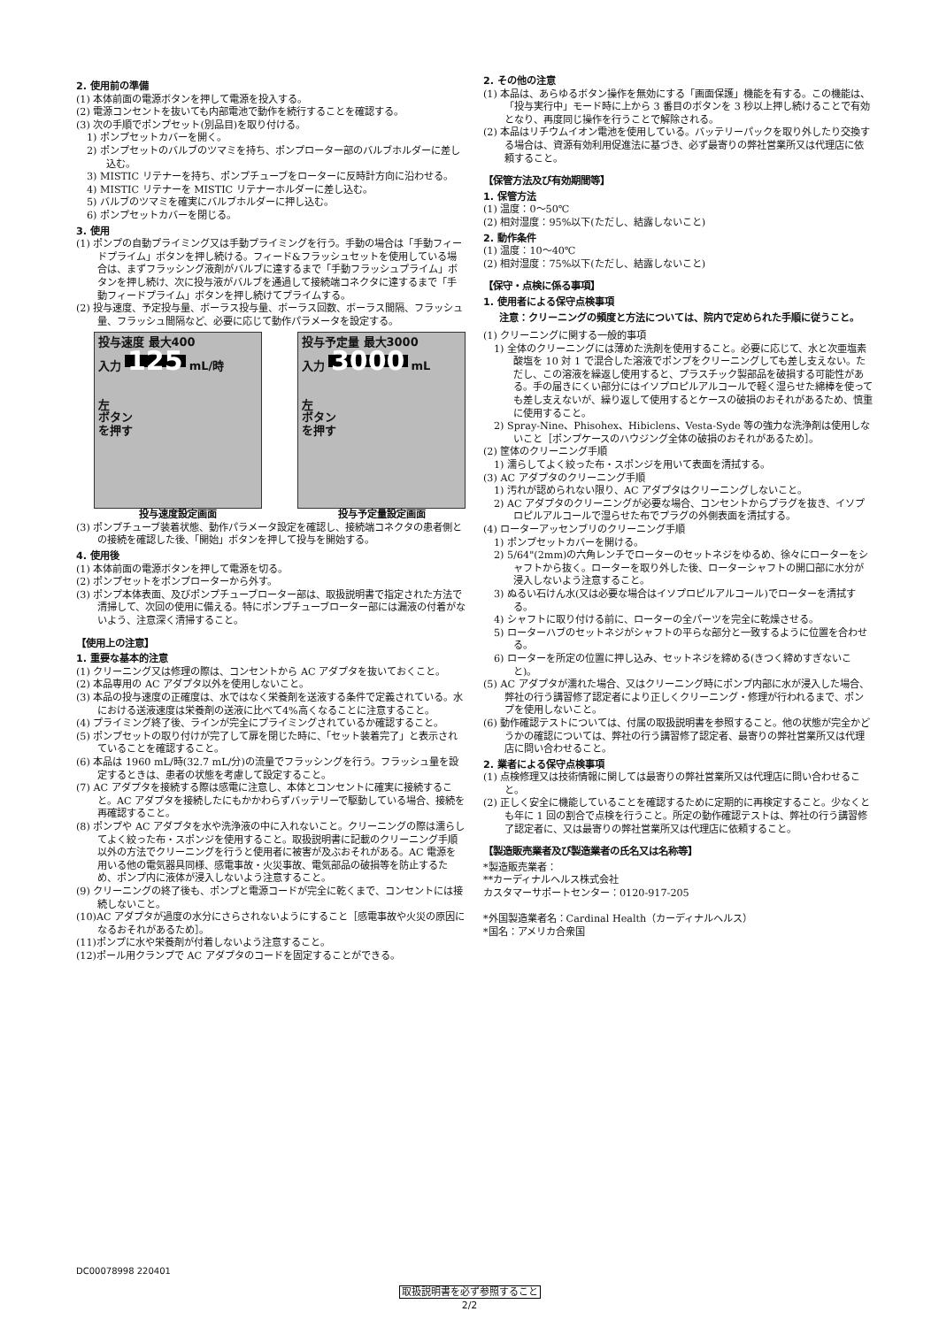2. 使用前の準備
(1) 本体前面の電源ボタンを押して電源を投入する。
(2) 電源コンセントを抜いても内部電池で動作を続行することを確認する。
(3) 次の手順でポンプセット(別品目)を取り付ける。
1) ポンプセットカバーを開く。
2) ポンプセットのバルブのツマミを持ち、ポンプローター部のバルブホルダーに差し込む。
3) MISTIC リテナーを持ち、ポンプチューブをローターに反時計方向に沿わせる。
4) MISTIC リテナーを MISTIC リテナーホルダーに差し込む。
5) バルブのツマミを確実にバルブホルダーに押し込む。
6) ポンプセットカバーを閉じる。
3. 使用
(1) ポンプの自動プライミング又は手動プライミングを行う。手動の場合は「手動フィードプライム」ボタンを押し続ける。フィード&フラッシュセットを使用している場合は、まずフラッシング液剤がバルブに達するまで「手動フラッシュプライム」ボタンを押し続け、次に投与液がバルブを通過して接続端コネクタに達するまで「手動フィードプライム」ボタンを押し続けてプライムする。
(2) 投与速度、予定投与量、ボーラス投与量、ボーラス回数、ボーラス間隔、フラッシュ量、フラッシュ間隔など、必要に応じて動作パラメータを設定する。
投与速度 最大400
入力 125 mL/時
左
ボタン
を押す
投与速度設定画面
投与予定量 最大3000
入力 3000 mL
左
ボタン
を押す
投与予定量設定画面
(3) ポンプチューブ装着状態、動作パラメータ設定を確認し、接続端コネクタの患者側との接続を確認した後、「開始」ボタンを押して投与を開始する。
4. 使用後
(1) 本体前面の電源ボタンを押して電源を切る。
(2) ポンプセットをポンプローターから外す。
(3) ポンプ本体表面、及びポンプチューブローター部は、取扱説明書で指定された方法で清掃して、次回の使用に備える。特にポンプチューブローター部には漏液の付着がないよう、注意深く清掃すること。
【使用上の注意】
1. 重要な基本的注意
(1) クリーニング又は修理の際は、コンセントから AC アダプタを抜いておくこと。
(2) 本品専用の AC アダプタ以外を使用しないこと。
(3) 本品の投与速度の正確度は、水ではなく栄養剤を送液する条件で定義されている。水における送液速度は栄養剤の送液に比べて4%高くなることに注意すること。
(4) プライミング終了後、ラインが完全にプライミングされているか確認すること。
(5) ポンプセットの取り付けが完了して扉を閉じた時に、「セット装着完了」と表示されていることを確認すること。
(6) 本品は 1960 mL/時(32.7 mL/分)の流量でフラッシングを行う。フラッシュ量を設定するときは、患者の状態を考慮して設定すること。
(7) AC アダプタを接続する際は感電に注意し、本体とコンセントに確実に接続すること。AC アダプタを接続したにもかかわらずバッテリーで駆動している場合、接続を再確認すること。
(8) ポンプや AC アダプタを水や洗浄液の中に入れないこと。クリーニングの際は濡らしてよく絞った布・スポンジを使用すること。取扱説明書に記載のクリーニング手順以外の方法でクリーニングを行うと使用者に被害が及ぶおそれがある。AC 電源を用いる他の電気器具同様、感電事故・火災事故、電気部品の破損等を防止するため、ポンプ内に液体が浸入しないよう注意すること。
(9) クリーニングの終了後も、ポンプと電源コードが完全に乾くまで、コンセントには接続しないこと。
(10)AC アダプタが過度の水分にさらされないようにすること［感電事故や火災の原因になるおそれがあるため］。
(11)ポンプに水や栄養剤が付着しないよう注意すること。
(12)ポール用クランプで AC アダプタのコードを固定することができる。
2. その他の注意
(1) 本品は、あらゆるボタン操作を無効にする「画面保護」機能を有する。この機能は、「投与実行中」モード時に上から 3 番目のボタンを 3 秒以上押し続けることで有効となり、再度同じ操作を行うことで解除される。
(2) 本品はリチウムイオン電池を使用している。バッテリーパックを取り外したり交換する場合は、資源有効利用促進法に基づき、必ず最寄りの弊社営業所又は代理店に依頼すること。
【保管方法及び有効期間等】
1. 保管方法
(1) 温度：0～50℃
(2) 相対湿度：95%以下(ただし、結露しないこと)
2. 動作条件
(1) 温度：10～40℃
(2) 相対湿度：75%以下(ただし、結露しないこと)
【保守・点検に係る事項】
1. 使用者による保守点検事項
注意：クリーニングの頻度と方法については、院内で定められた手順に従うこと。
(1) クリーニングに関する一般的事項
1) 全体のクリーニングには薄めた洗剤を使用すること。必要に応じて、水と次亜塩素酸塩を 10 対 1 で混合した溶液でポンプをクリーニングしても差し支えない。ただし、この溶液を繰返し使用すると、プラスチック製部品を破損する可能性がある。手の届きにくい部分にはイソプロピルアルコールで軽く湿らせた綿棒を使っても差し支えないが、繰り返して使用するとケースの破損のおそれがあるため、慎重に使用すること。
2) Spray-Nine、Phisohex、Hibiclens、Vesta-Syde 等の強力な洗浄剤は使用しないこと［ポンプケースのハウジング全体の破損のおそれがあるため］。
(2) 筐体のクリーニング手順
1) 濡らしてよく絞った布・スポンジを用いて表面を清拭する。
(3) AC アダプタのクリーニング手順
1) 汚れが認められない限り、AC アダプタはクリーニングしないこと。
2) AC アダプタのクリーニングが必要な場合、コンセントからプラグを抜き、イソプロピルアルコールで湿らせた布でプラグの外側表面を清拭する。
(4) ローターアッセンブリのクリーニング手順
1) ポンプセットカバーを開ける。
2) 5/64"(2mm)の六角レンチでローターのセットネジをゆるめ、徐々にローターをシャフトから抜く。ローターを取り外した後、ローターシャフトの開口部に水分が浸入しないよう注意すること。
3) ぬるい石けん水(又は必要な場合はイソプロピルアルコール)でローターを清拭する。
4) シャフトに取り付ける前に、ローターの全パーツを完全に乾燥させる。
5) ローターハブのセットネジがシャフトの平らな部分と一致するように位置を合わせる。
6) ローターを所定の位置に押し込み、セットネジを締める(きつく締めすぎないこと)。
(5) AC アダプタが濡れた場合、又はクリーニング時にポンプ内部に水が浸入した場合、弊社の行う講習修了認定者により正しくクリーニング・修理が行われるまで、ポンプを使用しないこと。
(6) 動作確認テストについては、付属の取扱説明書を参照すること。他の状態が完全かどうかの確認については、弊社の行う講習修了認定者、最寄りの弊社営業所又は代理店に問い合わせること。
2. 業者による保守点検事項
(1) 点検修理又は技術情報に関しては最寄りの弊社営業所又は代理店に問い合わせること。
(2) 正しく安全に機能していることを確認するために定期的に再検定すること。少なくとも年に 1 回の割合で点検を行うこと。所定の動作確認テストは、弊社の行う講習修了認定者に、又は最寄りの弊社営業所又は代理店に依頼すること。
【製造販売業者及び製造業者の氏名又は名称等】
*製造販売業者：
**カーディナルヘルス株式会社
カスタマーサポートセンター：0120-917-205
*外国製造業者名：Cardinal Health（カーディナルヘルス）
*国名：アメリカ合衆国
DC00078998 220401
取扱説明書を必ず参照すること
2/2